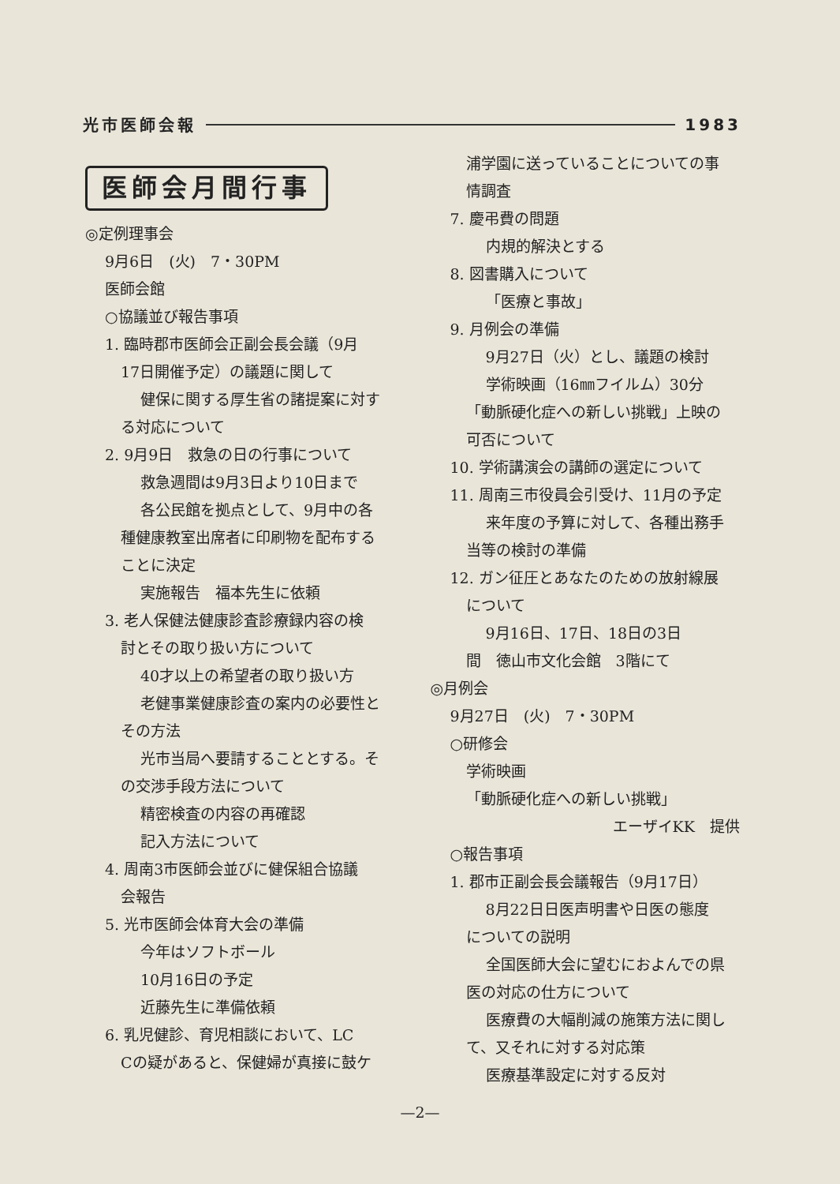光市医師会報 1983
医師会月間行事
◎定例理事会
9月6日　(火)　7・30PM
医師会館
○協議並び報告事項
1. 臨時郡市医師会正副会長会議（9月
17日開催予定）の議題に関して
健保に関する厚生省の諸提案に対す
る対応について
2. 9月9日　救急の日の行事について
救急週間は9月3日より10日まで
各公民館を拠点として、9月中の各
種健康教室出席者に印刷物を配布する
ことに決定
実施報告　福本先生に依頼
3. 老人保健法健康診査診療録内容の検
討とその取り扱い方について
40才以上の希望者の取り扱い方
老健事業健康診査の案内の必要性と
その方法
光市当局へ要請することとする。そ
の交渉手段方法について
精密検査の内容の再確認
記入方法について
4. 周南3市医師会並びに健保組合協議
会報告
5. 光市医師会体育大会の準備
今年はソフトボール
10月16日の予定
近藤先生に準備依頼
6. 乳児健診、育児相談において、LC
Cの疑があると、保健婦が真接に鼓ケ
浦学園に送っていることについての事
情調査
7. 慶弔費の問題
内規的解決とする
8. 図書購入について
「医療と事故」
9. 月例会の準備
9月27日（火）とし、議題の検討
学術映画（16㎜フイルム）30分
「動脈硬化症への新しい挑戦」上映の
可否について
10. 学術講演会の講師の選定について
11. 周南三市役員会引受け、11月の予定
来年度の予算に対して、各種出務手
当等の検討の準備
12. ガン征圧とあなたのための放射線展
について
9月16日、17日、18日の3日
間　徳山市文化会館　3階にて
◎月例会
9月27日　(火)　7・30PM
○研修会
学術映画
「動脈硬化症への新しい挑戦」
エーザイKK　提供
○報告事項
1. 郡市正副会長会議報告（9月17日）
8月22日日医声明書や日医の態度
についての説明
全国医師大会に望むにおよんでの県
医の対応の仕方について
医療費の大幅削減の施策方法に関し
て、又それに対する対応策
医療基準設定に対する反対
—2—